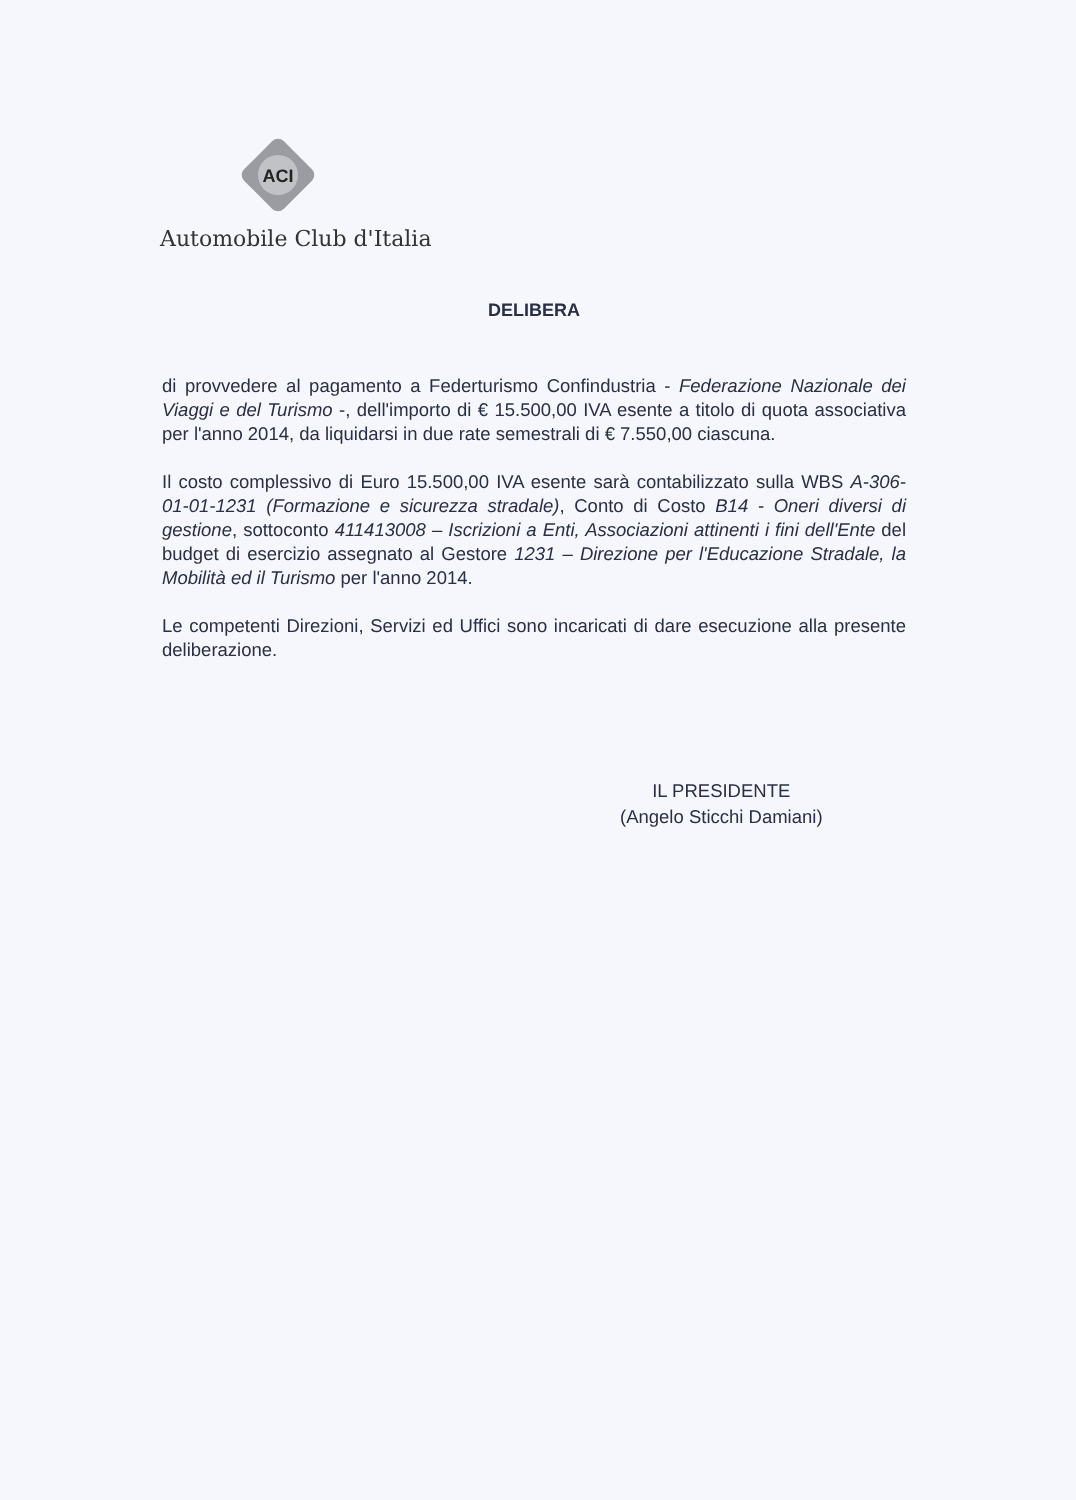ACI
Automobile Club d'Italia
DELIBERA
di provvedere al pagamento a Federturismo Confindustria - Federazione Nazionale dei Viaggi e del Turismo -, dell'importo di € 15.500,00 IVA esente a titolo di quota associativa per l'anno 2014, da liquidarsi in due rate semestrali di € 7.550,00 ciascuna.
Il costo complessivo di Euro 15.500,00 IVA esente sarà contabilizzato sulla WBS A-306-01-01-1231 (Formazione e sicurezza stradale), Conto di Costo B14 - Oneri diversi di gestione, sottoconto 411413008 – Iscrizioni a Enti, Associazioni attinenti i fini dell'Ente del budget di esercizio assegnato al Gestore 1231 – Direzione per l'Educazione Stradale, la Mobilità ed il Turismo per l'anno 2014.
Le competenti Direzioni, Servizi ed Uffici sono incaricati di dare esecuzione alla presente deliberazione.
IL PRESIDENTE
(Angelo Sticchi Damiani)